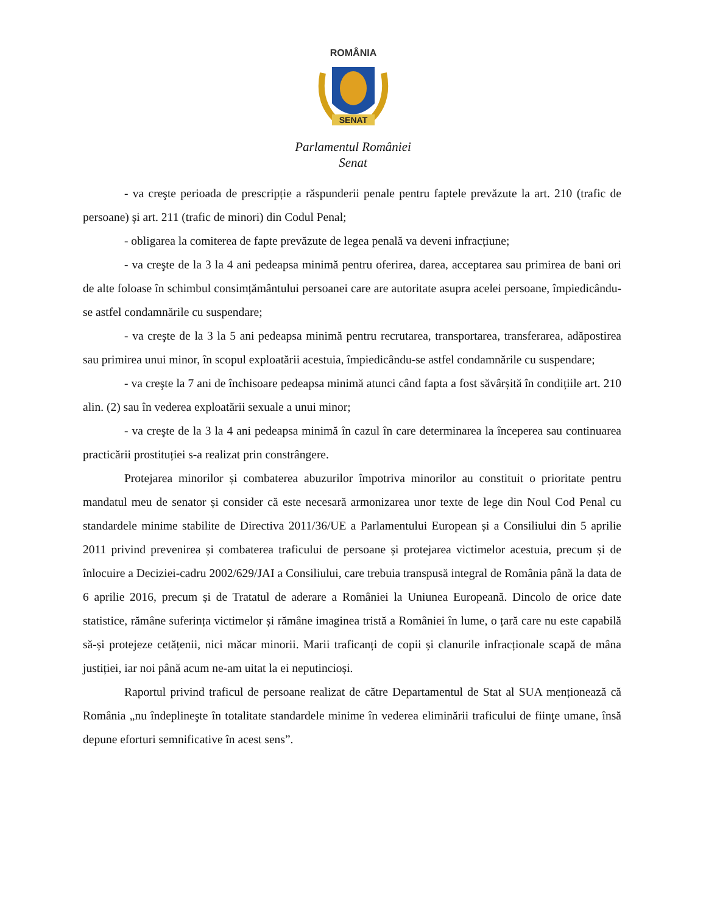ROMÂNIA
SENAT
Parlamentul României
Senat
- va creşte perioada de prescripție a răspunderii penale pentru faptele prevăzute la art. 210 (trafic de persoane) şi art. 211 (trafic de minori) din Codul Penal;
- obligarea la comiterea de fapte prevăzute de legea penală va deveni infracțiune;
- va creşte de la 3 la 4 ani pedeapsa minimă pentru oferirea, darea, acceptarea sau primirea de bani ori de alte foloase în schimbul consimțământului persoanei care are autoritate asupra acelei persoane, împiedicându-se astfel condamnările cu suspendare;
- va creşte de la 3 la 5 ani pedeapsa minimă pentru recrutarea, transportarea, transferarea, adăpostirea sau primirea unui minor, în scopul exploatării acestuia, împiedicându-se astfel condamnările cu suspendare;
- va creşte la 7 ani de închisoare pedeapsa minimă atunci când fapta a fost săvârșită în condițiile art. 210 alin. (2) sau în vederea exploatării sexuale a unui minor;
- va creşte de la 3 la 4 ani pedeapsa minimă în cazul în care determinarea la începerea sau continuarea practicării prostituției s-a realizat prin constrângere.
Protejarea minorilor și combaterea abuzurilor împotriva minorilor au constituit o prioritate pentru mandatul meu de senator și consider că este necesară armonizarea unor texte de lege din Noul Cod Penal cu standardele minime stabilite de Directiva 2011/36/UE a Parlamentului European și a Consiliului din 5 aprilie 2011 privind prevenirea și combaterea traficului de persoane și protejarea victimelor acestuia, precum și de înlocuire a Deciziei-cadru 2002/629/JAI a Consiliului, care trebuia transpusă integral de România până la data de 6 aprilie 2016, precum și de Tratatul de aderare a României la Uniunea Europeană. Dincolo de orice date statistice, rămâne suferința victimelor și rămâne imaginea tristă a României în lume, o țară care nu este capabilă să-și protejeze cetățenii, nici măcar minorii. Marii traficanți de copii și clanurile infracționale scapă de mâna justiției, iar noi până acum ne-am uitat la ei neputincioși.
Raportul privind traficul de persoane realizat de către Departamentul de Stat al SUA menționează că România „nu îndeplineşte în totalitate standardele minime în vederea eliminării traficului de fiinţe umane, însă depune eforturi semnificative în acest sens”.